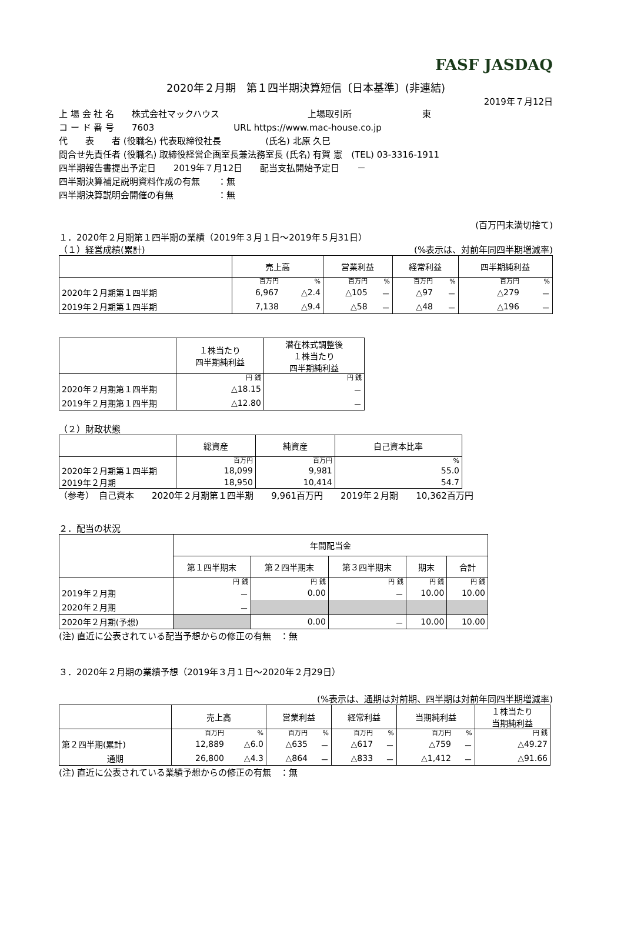FASF JASDAQ
2020年２月期　第１四半期決算短信〔日本基準〕(非連結)
2019年７月12日
上 場 会 社 名　　株式会社マックハウス　　　　　　　　　　上場取引所　　　　　　　　東
コ ー ド 番 号　　7603　　　　　　　　　URL https://www.mac-house.co.jp
代　　表　　者 (役職名) 代表取締役社長　　　　　(氏名) 北原 久巳
問合せ先責任者 (役職名) 取締役経営企画室長兼法務室長 (氏名) 有賀 憲　(TEL) 03-3316-1911
四半期報告書提出予定日　　2019年７月12日　　配当支払開始予定日　　－
四半期決算補足説明資料作成の有無　　：無
四半期決算説明会開催の有無　　　　　：無
(百万円未満切捨て)
１．2020年２月期第１四半期の業績（2019年３月１日～2019年５月31日）
（１）経営成績(累計) (%表示は、対前年同四半期増減率)
| | 売上高 | | 営業利益 | | 経常利益 | | 四半期純利益 | |
| --- | --- | --- | --- | --- | --- | --- | --- | --- |
| | 百万円 | % | 百万円 | % | 百万円 | % | 百万円 | % |
| 2020年２月期第１四半期 | 6,967 | △2.4 | △105 | － | △97 | － | △279 | － |
| 2019年２月期第１四半期 | 7,138 | △9.4 | △58 | － | △48 | － | △196 | － |
| | １株当たり 四半期純利益 | 潜在株式調整後 １株当たり 四半期純利益 |
| --- | --- | --- |
| | 円 銭 | 円 銭 |
| 2020年２月期第１四半期 | △18.15 | － |
| 2019年２月期第１四半期 | △12.80 | － |
（２）財政状態
| | 総資産 | 純資産 | 自己資本比率 |
| --- | --- | --- | --- |
| | 百万円 | 百万円 | % |
| 2020年２月期第１四半期 | 18,099 | 9,981 | 55.0 |
| 2019年２月期 | 18,950 | 10,414 | 54.7 |
（参考）　自己資本　　2020年２月期第１四半期　　9,961百万円　　2019年２月期　　10,362百万円
２．配当の状況
| | 年間配当金 | | | | |
| --- | --- | --- | --- | --- | --- |
| | 第１四半期末 | 第２四半期末 | 第３四半期末 | 期末 | 合計 |
| | 円 銭 | 円 銭 | 円 銭 | 円 銭 | 円 銭 |
| 2019年２月期 | － | 0.00 | － | 10.00 | 10.00 |
| 2020年２月期 | － | | | | |
| 2020年２月期(予想) | | 0.00 | － | 10.00 | 10.00 |
(注) 直近に公表されている配当予想からの修正の有無　：無
３．2020年２月期の業績予想（2019年３月１日～2020年２月29日）
(%表示は、通期は対前期、四半期は対前年同四半期増減率)
| | 売上高 | | 営業利益 | | 経常利益 | | 当期純利益 | | １株当たり 当期純利益 |
| --- | --- | --- | --- | --- | --- | --- | --- | --- | --- |
| | 百万円 | % | 百万円 | % | 百万円 | % | 百万円 | % | 円 銭 |
| 第２四半期(累計) | 12,889 | △6.0 | △635 | － | △617 | － | △759 | － | △49.27 |
| 通期 | 26,800 | △4.3 | △864 | － | △833 | － | △1,412 | － | △91.66 |
(注) 直近に公表されている業績予想からの修正の有無　：無